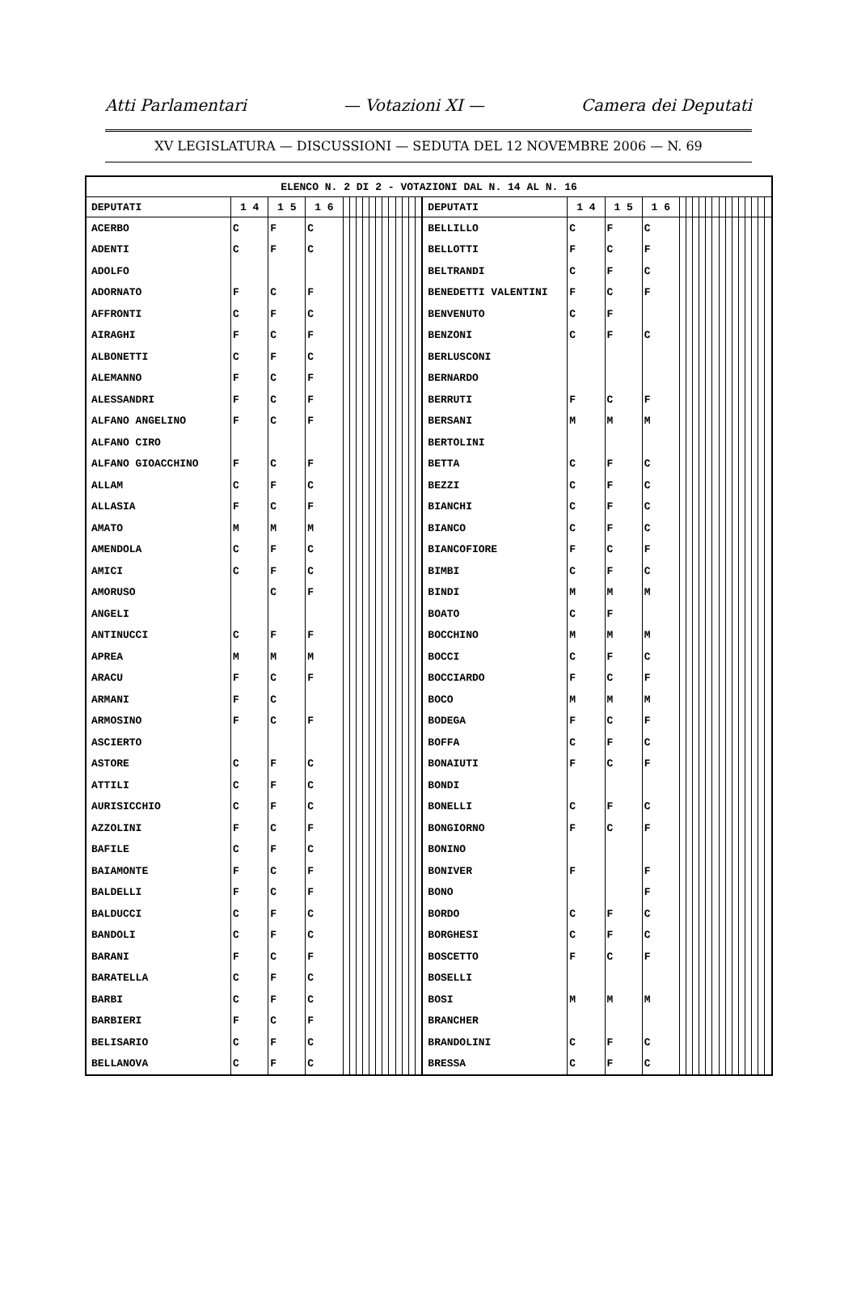Atti Parlamentari — Votazioni XI — Camera dei Deputati
XV LEGISLATURA — DISCUSSIONI — SEDUTA DEL 12 NOVEMBRE 2006 — N. 69
| ELENCO N. 2 DI 2 - VOTAZIONI DAL N. 14 AL N. 16 | | | | | | | | | | | | | | | | | | | | | | | | | | | | | | | | | |
| --- | --- | --- | --- | --- | --- | --- | --- | --- | --- | --- | --- | --- | --- | --- | --- | --- | --- | --- | --- | --- | --- | --- | --- | --- | --- | --- | --- | --- | --- | --- | --- | --- | --- |
| DEPUTATI | 1 4 | 1 5 | 1 6 | | | | | | | | | | | | | DEPUTATI | 1 4 | 1 5 | 1 6 | | | | | | | | | | | | | | |
| ACERBO | C | F | C | | | | | | | | | | | | | BELLILLO | C | F | C | | | | | | | | | | | | | | |
| ADENTI | C | F | C | | | | | | | | | | | | | BELLOTTI | F | C | F | | | | | | | | | | | | | | |
| ADOLFO | | | | | | | | | | | | | | | | BELTRANDI | C | F | C | | | | | | | | | | | | | | |
| ADORNATO | F | C | F | | | | | | | | | | | | | BENEDETTI VALENTINI | F | C | F | | | | | | | | | | | | | | |
| AFFRONTI | C | F | C | | | | | | | | | | | | | BENVENUTO | C | F | | | | | | | | | | | | | | | |
| AIRAGHI | F | C | F | | | | | | | | | | | | | BENZONI | C | F | C | | | | | | | | | | | | | | |
| ALBONETTI | C | F | C | | | | | | | | | | | | | BERLUSCONI | | | | | | | | | | | | | | | | | |
| ALEMANNO | F | C | F | | | | | | | | | | | | | BERNARDO | | | | | | | | | | | | | | | | | |
| ALESSANDRI | F | C | F | | | | | | | | | | | | | BERRUTI | F | C | F | | | | | | | | | | | | | | |
| ALFANO ANGELINO | F | C | F | | | | | | | | | | | | | BERSANI | M | M | M | | | | | | | | | | | | | | |
| ALFANO CIRO | | | | | | | | | | | | | | | | BERTOLINI | | | | | | | | | | | | | | | | | |
| ALFANO GIOACCHINO | F | C | F | | | | | | | | | | | | | BETTA | C | F | C | | | | | | | | | | | | | | |
| ALLAM | C | F | C | | | | | | | | | | | | | BEZZI | C | F | C | | | | | | | | | | | | | | |
| ALLASIA | F | C | F | | | | | | | | | | | | | BIANCHI | C | F | C | | | | | | | | | | | | | | |
| AMATO | M | M | M | | | | | | | | | | | | | BIANCO | C | F | C | | | | | | | | | | | | | | |
| AMENDOLA | C | F | C | | | | | | | | | | | | | BIANCOFIORE | F | C | F | | | | | | | | | | | | | | |
| AMICI | C | F | C | | | | | | | | | | | | | BIMBI | C | F | C | | | | | | | | | | | | | | |
| AMORUSO | | C | F | | | | | | | | | | | | | BINDI | M | M | M | | | | | | | | | | | | | | |
| ANGELI | | | | | | | | | | | | | | | | BOATO | C | F | | | | | | | | | | | | | | | |
| ANTINUCCI | C | F | F | | | | | | | | | | | | | BOCCHINO | M | M | M | | | | | | | | | | | | | | |
| APREA | M | M | M | | | | | | | | | | | | | BOCCI | C | F | C | | | | | | | | | | | | | | |
| ARACU | F | C | F | | | | | | | | | | | | | BOCCIARDO | F | C | F | | | | | | | | | | | | | | |
| ARMANI | F | C | | | | | | | | | | | | | | BOCO | M | M | M | | | | | | | | | | | | | | |
| ARMOSINO | F | C | F | | | | | | | | | | | | | BODEGA | F | C | F | | | | | | | | | | | | | | |
| ASCIERTO | | | | | | | | | | | | | | | | BOFFA | C | F | C | | | | | | | | | | | | | | |
| ASTORE | C | F | C | | | | | | | | | | | | | BONAIUTI | F | C | F | | | | | | | | | | | | | | |
| ATTILI | C | F | C | | | | | | | | | | | | | BONDI | | | | | | | | | | | | | | | | | |
| AURISICCHIO | C | F | C | | | | | | | | | | | | | BONELLI | C | F | C | | | | | | | | | | | | | | |
| AZZOLINI | F | C | F | | | | | | | | | | | | | BONGIORNO | F | C | F | | | | | | | | | | | | | | |
| BAFILE | C | F | C | | | | | | | | | | | | | BONINO | | | | | | | | | | | | | | | | | |
| BAIAMONTE | F | C | F | | | | | | | | | | | | | BONIVER | F | | F | | | | | | | | | | | | | | |
| BALDELLI | F | C | F | | | | | | | | | | | | | BONO | | | F | | | | | | | | | | | | | | |
| BALDUCCI | C | F | C | | | | | | | | | | | | | BORDO | C | F | C | | | | | | | | | | | | | | |
| BANDOLI | C | F | C | | | | | | | | | | | | | BORGHESI | C | F | C | | | | | | | | | | | | | | |
| BARANI | F | C | F | | | | | | | | | | | | | BOSCETTO | F | C | F | | | | | | | | | | | | | | |
| BARATELLA | C | F | C | | | | | | | | | | | | | BOSELLI | | | | | | | | | | | | | | | | | |
| BARBI | C | F | C | | | | | | | | | | | | | BOSI | M | M | M | | | | | | | | | | | | | | |
| BARBIERI | F | C | F | | | | | | | | | | | | | BRANCHER | | | | | | | | | | | | | | | | | |
| BELISARIO | C | F | C | | | | | | | | | | | | | BRANDOLINI | C | F | C | | | | | | | | | | | | | | |
| BELLANOVA | C | F | C | | | | | | | | | | | | | BRESSA | C | F | C | | | | | | | | | | | | | | |